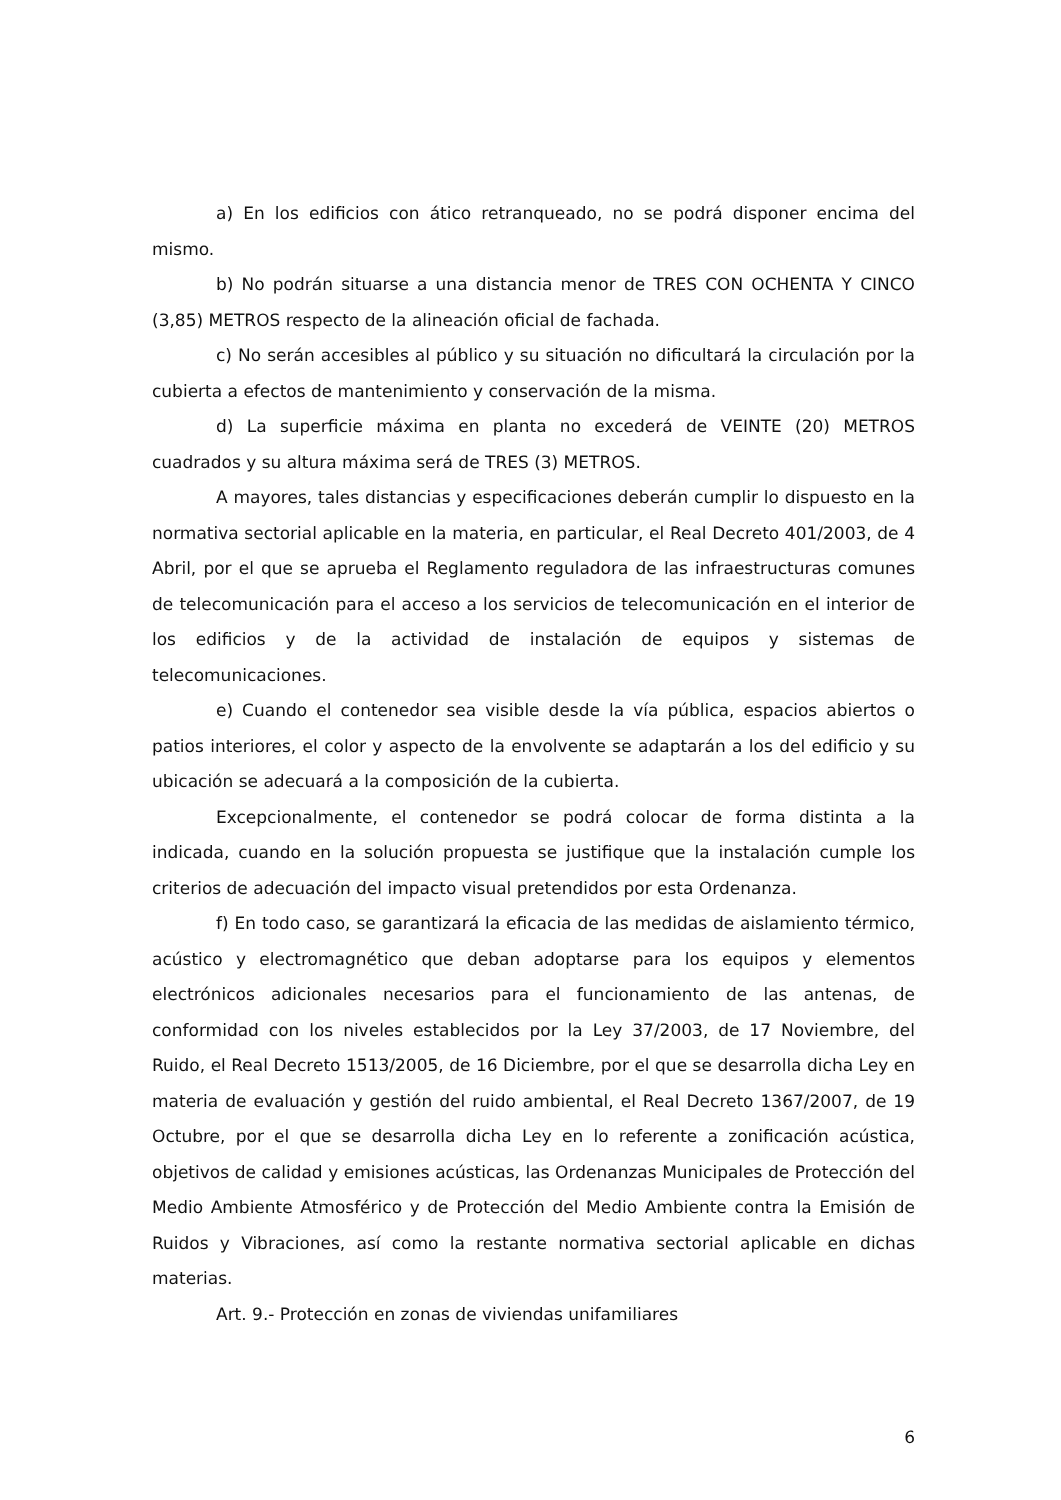a) En los edificios con ático retranqueado, no se podrá disponer encima del mismo.
b) No podrán situarse a una distancia menor de TRES CON OCHENTA Y CINCO (3,85) METROS respecto de la alineación oficial de fachada.
c) No serán accesibles al público y su situación no dificultará la circulación por la cubierta a efectos de mantenimiento y conservación de la misma.
d) La superficie máxima en planta no excederá de VEINTE (20) METROS cuadrados y su altura máxima será de TRES (3) METROS.
A mayores, tales distancias y especificaciones deberán cumplir lo dispuesto en la normativa sectorial aplicable en la materia, en particular, el Real Decreto 401/2003, de 4 Abril, por el que se aprueba el Reglamento reguladora de las infraestructuras comunes de telecomunicación para el acceso a los servicios de telecomunicación en el interior de los edificios y de la actividad de instalación de equipos y sistemas de telecomunicaciones.
e) Cuando el contenedor sea visible desde la vía pública, espacios abiertos o patios interiores, el color y aspecto de la envolvente se adaptarán a los del edificio y su ubicación se adecuará a la composición de la cubierta.
Excepcionalmente, el contenedor se podrá colocar de forma distinta a la indicada, cuando en la solución propuesta se justifique que la instalación cumple los criterios de adecuación del impacto visual pretendidos por esta Ordenanza.
f) En todo caso, se garantizará la eficacia de las medidas de aislamiento térmico, acústico y electromagnético que deban adoptarse para los equipos y elementos electrónicos adicionales necesarios para el funcionamiento de las antenas, de conformidad con los niveles establecidos por la Ley 37/2003, de 17 Noviembre, del Ruido, el Real Decreto 1513/2005, de 16 Diciembre, por el que se desarrolla dicha Ley en materia de evaluación y gestión del ruido ambiental, el Real Decreto 1367/2007, de 19 Octubre, por el que se desarrolla dicha Ley en lo referente a zonificación acústica, objetivos de calidad y emisiones acústicas, las Ordenanzas Municipales de Protección del Medio Ambiente Atmosférico y de Protección del Medio Ambiente contra la Emisión de Ruidos y Vibraciones, así como la restante normativa sectorial aplicable en dichas materias.
Art. 9.- Protección en zonas de viviendas unifamiliares
6